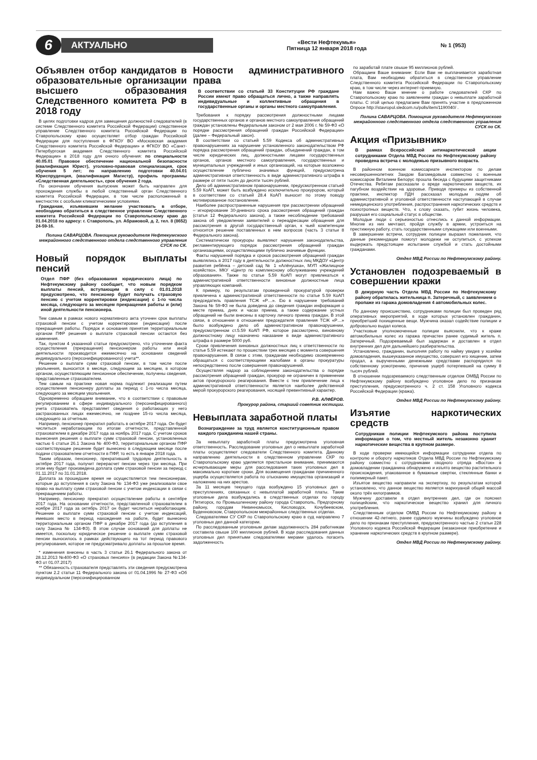6
АКТУАЛЬНО
«Вести Нефтекумья»
Пятница 12 января 2018 года
№ 1 (953)
Объявлен отбор кандидатов в образовательные организации высшего образования Следственного комитета РФ в 2018 году
В целях подготовки кадров для замещения должностей следователей (в системе Следственного комитета Российской Федерации) следственное управление Следственного комитета Российской Федерации по Ставропольскому краю осуществляет отбор граждан Российской Федерации для поступления в ФГКОУ ВО «Московская академия Следственного комитета Российской Федерации» и ФГКОУ ВО «Санкт-Петербургская академия Следственного комитета Российской Федерации» в 2018 году для очного обучения: по специальности 40.05.01 Правовое обеспечение национальной безопасности (квалификация Юрист), уголовно-правовая специализация, срок обучения 5 лет; по направлению подготовки 40.04.01 Юриспруденция, (квалификация Магистр), профиль программы «Следственная деятельность», срок обучения 2 года.
По окончании обучения выпускник может быть направлен для прохождения службы в любой следственный орган Следственного комитета Российской Федерации, в том числе расположенный в местностях с особыми климатическими условиями.
Гражданам, изъявившим желание участвовать в отборе, необходимо обратиться в следственное управление Следственного комитета Российской Федерации по Ставропольскому краю до 01.04.2018 по адресу: г. Ставрополь, ул. Абрамовой, д. 2, тел. 8 (8652) 24-59-16.
Полина САВАРЦОВА. Помощник руководителя Нефтекумского межрайонного следственного отдела следственного управления СУСК по СК.
Новый порядок выплаты пенсий
Отдел ПФР (без образования юридического лица) по Нефтекумскому району сообщает, что новым порядком выплаты пенсий, вступающим в силу с 01.01.2018 предусмотрено, что пенсионер будет получать страховую пенсию с учетом корректировки (индексации) с 1-го числа месяца, следующего за месяцем прекращения работы и (или) иной деятельности пенсионера.
Тем самым в рамках нового нормативного акта уточнен срок выплаты страховой пенсии с учетом корректировки (индексации) после прекращения работы. Порядок и основания принятия территориальным органом ПФР решения о выплате страховой пенсии остаются без изменения.
Так, пунктом 4 указанной статьи предусмотрено, что уточнение факта осуществления (прекращения) пенсионером работы или иной деятельности производится ежемесячно на основании сведений индивидуального (персонифицированного) учета**.
Решение о выплате сумм страховой пенсии, в том числе после увольнения, выносится в месяце, следующем за месяцем, в котором органом, осуществляющим пенсионное обеспечение, получены сведения, представленные страхователем.
Тем самым на практике новая норма подлежит реализации путем осуществления пенсионеру доплаты за период с 1-го числа месяца, следующего за месяцем увольнения.
Одновременно обращаем внимание, что в соответствии с правовым регулированием в сфере индивидуального (персонифицированного) учета страхователь представляет сведения о работающих у него застрахованных лицах ежемесячно, не позднее 15-го числа месяца, следующего за отчетным.
Например, пенсионер прекратил работать в октябре 2017 года. Он будет числиться неработающим по итогам отчетности, представленной страхователем в декабре 2017 года за ноябрь 2017 года. С учетом сроков вынесения решения о выплате сумм страховой пенсии, установленных частью 6 статьи 26.1 Закона № 400-ФЗ, территориальным органом ПФР соответствующее решение будет вынесено в следующем месяце после подачи страхователем отчетности в ПФР, то есть в январе 2018 года.
Таким образом, пенсионер, прекративший трудовую деятельность в октябре 2017 года, получит перерасчет пенсии через три месяца. При этом ему будет произведена доплата сумм страховой пенсии за период с 01.11.2017 по 31.01.2018.
Доплата за прошедшее время не осуществляется тем пенсионерам, которые до вступления в силу Закона № 134-ФЗ уже реализовали свое право на выплату сумм страховой пенсии с учетом индексации в связи с прекращением работы.
Например, пенсионер прекратил осуществление работы в сентябре 2017 года. На основании отчетности, представленной страхователем в ноябре 2017 года за октябрь 2017 он будет числиться неработающим. Решение о выплате сумм страховой пенсии с учетом индексаций, имевших место в период нахождения на работе, будет вынесено территориальным органом ПФР в декабре 2017 года (до вступления в силу Закона № 134-ФЗ). В этом случае оснований для доплаты не имеется, поскольку юридическое решение о выплате сумм страховой пенсии выносилось в рамках действующего на тот период правового регулирования, которое не предусматривало доплаты за прошлое время.
* изменения внесены в часть 3 статьи 26.1 Федерального закона от 28.12.2013 №400-ФЗ «О страховых пенсиях» (в редакции Закона №134-ФЗ от 01.07.2017)
** Обязанность страхователя представлять эти сведения предусмотрена пунктом 2.2 статьи 11 Федерального закона от 01.04.1996 № 27-ФЗ «Об индивидуальном (персонифицированном
Новости административного права
В соответствии со статьей 33 Конституции РФ граждане России имеют право обращаться лично, а также направлять индивидуальные и коллективные обращения в государственные органы и органы местного самоуправления.
Требования к порядку рассмотрения должностными лицами государственных органов и органов местного самоуправления обращений граждан установлены Федеральным законом от 2 мая 2006 г. № 59-ФЗ «О порядке рассмотрения обращений граждан Российской Федерации» (далее – Федеральный закон).
В соответствии со статьей 5.59 Кодекса об административных правонарушениях за нарушение установленного законодательством РФ порядка рассмотрения обращений граждан, объединений граждан, в том числе юридических лиц, должностными лицами государственных органов, органов местного самоуправления, государственных и муниципальных учреждений и иных организаций, на которые возложено осуществление публично значимых функций, предусмотрена административная ответственность в виде административного штрафа в размере от пяти тысяч до десяти тысяч рублей.
Дело об административном правонарушении, предусмотренном статьей 5.59 КоАП, может быть возбуждено исключительно прокурором, который в соответствии со статьей 28.4 КоАП выносит по этому поводу мотивированное постановление.
Наиболее распространенные нарушения при рассмотрении обращений – игнорирование 30-дневного срока рассмотрения обращений граждан (статья 12 Федерального закона), а также несоблюдение требований закона об уведомлении заявителей о переадресации обращения для рассмотрения в другой государственный орган, к чьей компетенции относится решение поставленных в нем вопросов (часть 3 статьи 8 Федерального закона).
Систематически прокуроры выявляют нарушения законодательства, регламентирующего порядок рассмотрения обращений граждан организациями, осуществляющими публично значимые функции.
Факты нарушений порядка и сроков рассмотрения обращений граждан выявлялись в 2017 году в деятельности должностных лиц МКДОУ «Центр развития ребёнка – детский сад № 1 «Алёнушка», МУП «Жилищное хозяйство», МКУ «Центр по комплексному обслуживанию учреждений образования». Также по статье 5.59 КоАП могут привлекаться к административной ответственности виновные должностные лица управляющих компаний.
К примеру, по результатам проведенной прокуратурой проверки привлечена к административной ответственности по статье 5.59 КоАП председатель правления ТСЖ «Р…». Ею в нарушение требований Закона № 59-ФЗ не была доведена до сведения граждан информация о месте приема, днях и часах приема, а также содержание устных обращений не были внесены в карточку личного приема граждан. В этой связи, в отношении в отношении председателя правления ТСЖ «Р…» было возбуждено дело об административном правонарушении, предусмотренном ст.5.59 КоАП РФ, которое рассмотрено, виновному должностному лицу назначено наказание в виде административного штрафа в размере 5000 руб.
Сроки привлечения виновных должностных лиц к ответственности по статье 5.59 истекают по прошествии трех месяцев с момента совершения правонарушения. В связи с этим, гражданам необходимо своевременно обращаться с соответствующими жалобами в органы прокуратуры непосредственно после совершения правонарушений.
Осуществляя надзор за соблюдением законодательства о порядке рассмотрения обращений граждан, прокурор не ограничен в применении актов прокурорского реагирования. Вместе с тем привлечение лица к административной ответственности является наиболее действенной мерой прокурорского реагирования, носящей превентивный характер.
Р.В. АЛФЁРОВ.
Прокурор района, старший советник юстиции.
Невыплата заработной платы
Вознаграждение за труд является конституционным правом каждого гражданина нашей страны.
За невыплату заработной платы предусмотрена уголовная ответственность. Расследование уголовных дел о невыплате заработной платы осуществляют следователи Следственного комитета. Данному направлению деятельности в следственном управлении СКР по Ставропольскому краю уделяется пристальное внимание, принимаются исчерпывающие меры для расследования таких уголовных дел в максимально короткие сроки. Для возмещения гражданам причиненного ущерба осуществляется работа по отысканию имущества организаций и наложению на них арестов.
За 11 месяцев текущего года возбуждено 15 уголовных дел о преступлениях, связанных с невыплатой заработной платы. Такие уголовные дела возбуждались в следственных отделах по городу Пятигорск, по Промышленному району города Ставрополь, Предгорному району, городам Невинномысск, Кисловодск, Кочубеевском, Буденновском, Ставропольском межрайонных следственных отделах.
Следователями СУ СКР по Ставропольскому краю в суд направлено 7 уголовных дел данной категории.
По расследованным уголовным делам задолженность 284 работникам составила свыше 100 миллионов рублей. В ходе расследования данных уголовных дел принятыми следователями мерами удалось погасить задолженность
по заработай плате свыше 95 миллионов рублей.
Обращаем Ваше внимание: Если Вам не выплачивается заработная плата, Вам необходимо обратиться в следственное управление Следственного комитета Российской Федерации по Ставропольскому краю, в том числе через интернет-приемную.
Нам важно Ваше мнение о работе следователей СКР по Ставропольскому краю по заявлениям граждан о невыплате заработной платы. С этой целью предлагаем Вам принять участие в предложенном Опросе http://stavropol.sledcom.ru/polls/item/1190040/ .
Полина САВАРЦОВА. Помощник руководителя Нефтекумского межрайонного следственного отдела следственного управления СУСК по СК.
Акция «Призывник»
В рамках Всероссийской антинаркотической акции сотрудниками Отдела МВД России по Нефтекумскому району проведена встреча с молодежью призывного возраста.
В районном военном комиссариате инспектором по делам несовершеннолетних Заидом Багомедовым совместно с военным комиссаром Виталием Белорус прошла беседа с будущими защитниками Отечества. Ребятам рассказали о вреде наркотических веществ, их пагубном воздействии на здоровье. Приводя примеры из собственной практики, инспектор ПДН рассказал молодым людям об административной и уголовной ответственности наступающей в случае немедицинского употребления, распространения наркотических средств и психотропных веществ. Что, к слову сказать, губит жизнь человека, разрушая его социальный статус в обществе.
Молодые люди с серьезностью отнеслись к данной информации. Многие из них мечтают, пройдя службу в армии, устроиться на престижную работу, стать государственными служащими или военными.
В завершении встречи, сотрудник полиции выразил пожелания, что данные рекомендации помогут молодежи не оступиться, с успехом выдержать предстоящее испытание службой и стать достойными гражданами.
Отдел МВД России по Нефтекумскому району.
Установлен подозреваемый в совершении кражи
В дежурную часть Отдела МВД России по Нефтекумскому району обратилась жительница п. Затеречный, с заявлением о пропаже из гаража домовладения 4 автомобильных колес.
По данному происшествию, сотрудниками полиции был проведен ряд оперативных мероприятий, в ходе которых установлен гражданин, приобретший похищенные вещи. Мужчина оказал содействие полиции и добровольно выдал колеса.
Участковые уполномоченные полиции выяснили, что к краже автомобильных колес из гаража причастен ранее судимый житель п. Затеречный. Подозреваемый был задержан и доставлен в отдел внутренних дел для дальнейшего разбирательства.
Установлено, гражданин, выполняя работу по найму увидев у хозяйки домовладения, вышеуказанное имущество, совершил его хищение, затем продал, а вырученными денежными средствами распорядился по собственному усмотрению, причинив ущерб потерпевшей на сумму 8 тысяч рублей.
В отношении подозреваемого следственным отделом ОМВД России по Нефтекумскому району возбуждено уголовное дело по признакам преступления, предусмотренного ч. 2 ст. 158 Уголовного кодекса Российской Федерации (кража).
Отдел МВД России по Нефтекумскому району.
Изъятие наркотических средств
Сотрудникам полиции Нефтекумского района поступила информация о том, что местный житель незаконно хранит наркотические вещества в крупном размере.
В ходе проверки имеющейся информации сотрудники отдела по контролю и обороту наркотиков Отдела МВД России по Нефтекумскому району совместно с сотрудниками сводного отряда «Восток» в домовладении гражданина обнаружено и изъято вещество растительного происхождения, упакованное в бумажные свертки, стеклянные банки и полимерный пакет.
Изъятое вещество направили на экспертизу, по результатам которой установлено, что данное вещество является марихуаной общей массой около трёх килограммов.
Мужчину доставили в отдел внутренних дел, где он пояснил полицейским, что наркотическое вещество хранил для личного употребления.
Следственным отделом ОМВД России по Нефтекумскому району в отношении 42-летнего, ранее судимого мужчины возбуждено уголовное дело по признакам преступления, предусмотренного частью 2 статьи 228 Уголовного кодекса Российской Федерации (незаконное приобретение и хранение наркотических средств в крупном размере).
Отдел МВД России по Нефтекумскому району.